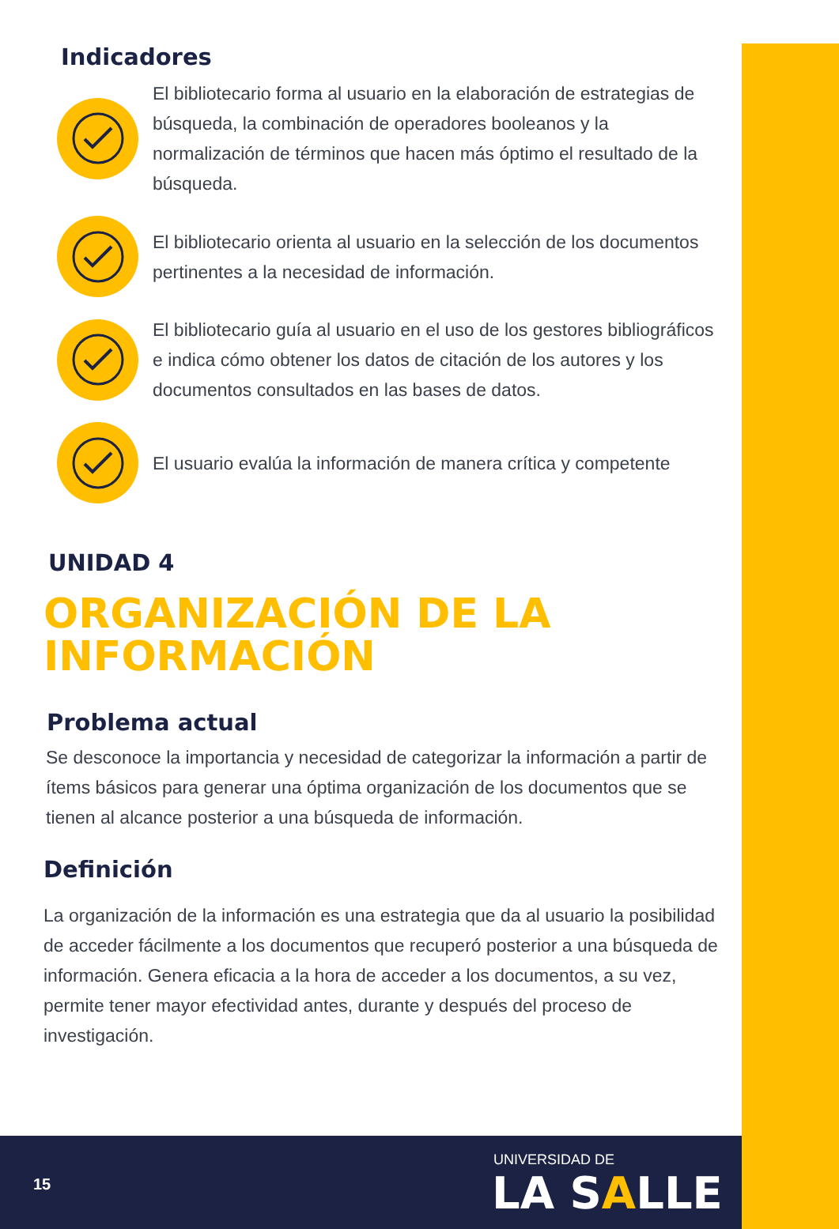Indicadores
El bibliotecario forma al usuario en la elaboración de estrategias de búsqueda, la combinación de operadores booleanos y la normalización de términos que hacen más óptimo el resultado de la búsqueda.
El bibliotecario orienta al usuario en la selección de los documentos pertinentes a la necesidad de información.
El bibliotecario guía al usuario en el uso de los gestores bibliográficos e indica cómo obtener los datos de citación de los autores y los documentos consultados en las bases de datos.
El usuario evalúa la información de manera crítica y competente
UNIDAD 4
ORGANIZACIÓN DE LA
INFORMACIÓN
Problema actual
Se desconoce la importancia y necesidad de categorizar la información a partir de ítems básicos para generar una óptima organización de los documentos que se tienen al alcance posterior a una búsqueda de información.
Definición
La organización de la información es una estrategia que da al usuario la posibilidad de acceder fácilmente a los documentos que recuperó posterior a una búsqueda de información. Genera eficacia a la hora de acceder a los documentos, a su vez, permite tener mayor efectividad antes, durante y después del proceso de investigación.
15
UNIVERSIDAD DE
LA SALLE